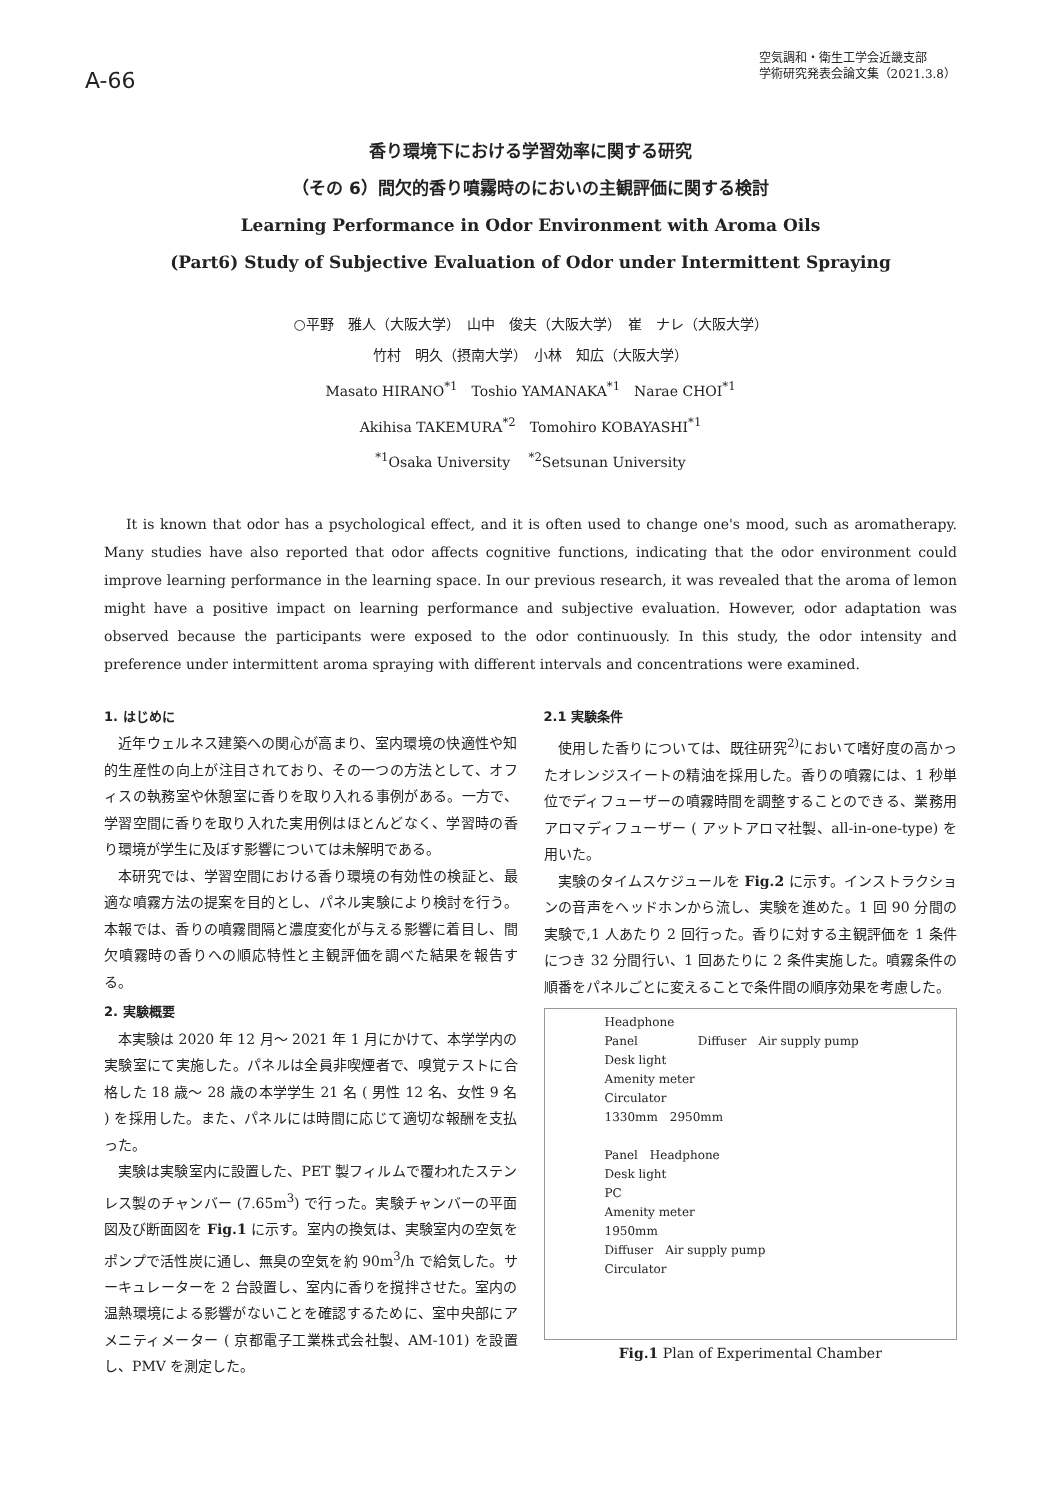A-66
空気調和・衛生工学会近畿支部
学術研究発表会論文集（2021.3.8）
香り環境下における学習効率に関する研究
（その 6）間欠的香り噴霧時のにおいの主観評価に関する検討
Learning Performance in Odor Environment with Aroma Oils
(Part6) Study of Subjective Evaluation of Odor under Intermittent Spraying
○平野　雅人（大阪大学）　山中　俊夫（大阪大学）　崔　ナレ（大阪大学）
竹村　明久（摂南大学）　小林　知広（大阪大学）
Masato HIRANO<sup>*1</sup>　Toshio YAMANAKA<sup>*1</sup>　Narae CHOI<sup>*1</sup>
Akihisa TAKEMURA<sup>*2</sup>　Tomohiro KOBAYASHI<sup>*1</sup>
<sup>*1</sup>Osaka University　 <sup>*2</sup>Setsunan University
It is known that odor has a psychological effect, and it is often used to change one's mood, such as aromatherapy. Many studies have also reported that odor affects cognitive functions, indicating that the odor environment could improve learning performance in the learning space. In our previous research, it was revealed that the aroma of lemon might have a positive impact on learning performance and subjective evaluation. However, odor adaptation was observed because the participants were exposed to the odor continuously. In this study, the odor intensity and preference under intermittent aroma spraying with different intervals and concentrations were examined.
1. はじめに
近年ウェルネス建築への関心が高まり、室内環境の快適性や知的生産性の向上が注目されており、その一つの方法として、オフィスの執務室や休憩室に香りを取り入れる事例がある。一方で、学習空間に香りを取り入れた実用例はほとんどなく、学習時の香り環境が学生に及ぼす影響については未解明である。
本研究では、学習空間における香り環境の有効性の検証と、最適な噴霧方法の提案を目的とし、パネル実験により検討を行う。本報では、香りの噴霧間隔と濃度変化が与える影響に着目し、間欠噴霧時の香りへの順応特性と主観評価を調べた結果を報告する。
2. 実験概要
本実験は 2020 年 12 月～ 2021 年 1 月にかけて、本学学内の実験室にて実施した。パネルは全員非喫煙者で、嗅覚テストに合格した 18 歳～ 28 歳の本学学生 21 名 ( 男性 12 名、女性 9 名 ) を採用した。また、パネルには時間に応じて適切な報酬を支払った。
実験は実験室内に設置した、PET 製フィルムで覆われたステンレス製のチャンバー (7.65m<sup>3</sup>) で行った。実験チャンバーの平面図及び断面図を Fig.1 に示す。室内の換気は、実験室内の空気をポンプで活性炭に通し、無臭の空気を約 90m<sup>3</sup>/h で給気した。サーキュレーターを 2 台設置し、室内に香りを撹拌させた。室内の温熱環境による影響がないことを確認するために、室中央部にアメニティメーター ( 京都電子工業株式会社製、AM-101) を設置し、PMV を測定した。
2.1 実験条件
使用した香りについては、既往研究<sup>2)</sup>において嗜好度の高かったオレンジスイートの精油を採用した。香りの噴霧には、1 秒単位でディフューザーの噴霧時間を調整することのできる、業務用アロマディフューザー ( アットアロマ社製、all-in-one-type) を用いた。
実験のタイムスケジュールを Fig.2 に示す。インストラクションの音声をヘッドホンから流し、実験を進めた。1 回 90 分間の実験で,1 人あたり 2 回行った。香りに対する主観評価を 1 条件につき 32 分間行い、1 回あたりに 2 条件実施した。噴霧条件の順番をパネルごとに変えることで条件間の順序効果を考慮した。
Headphone
Panel　　　　　Diffuser　Air supply pump
Desk light
Amenity meter
Circulator
1330mm　2950mm
Panel　Headphone
Desk light
PC
Amenity meter
1950mm
Diffuser　Air supply pump
Circulator
Fig.1 Plan of Experimental Chamber